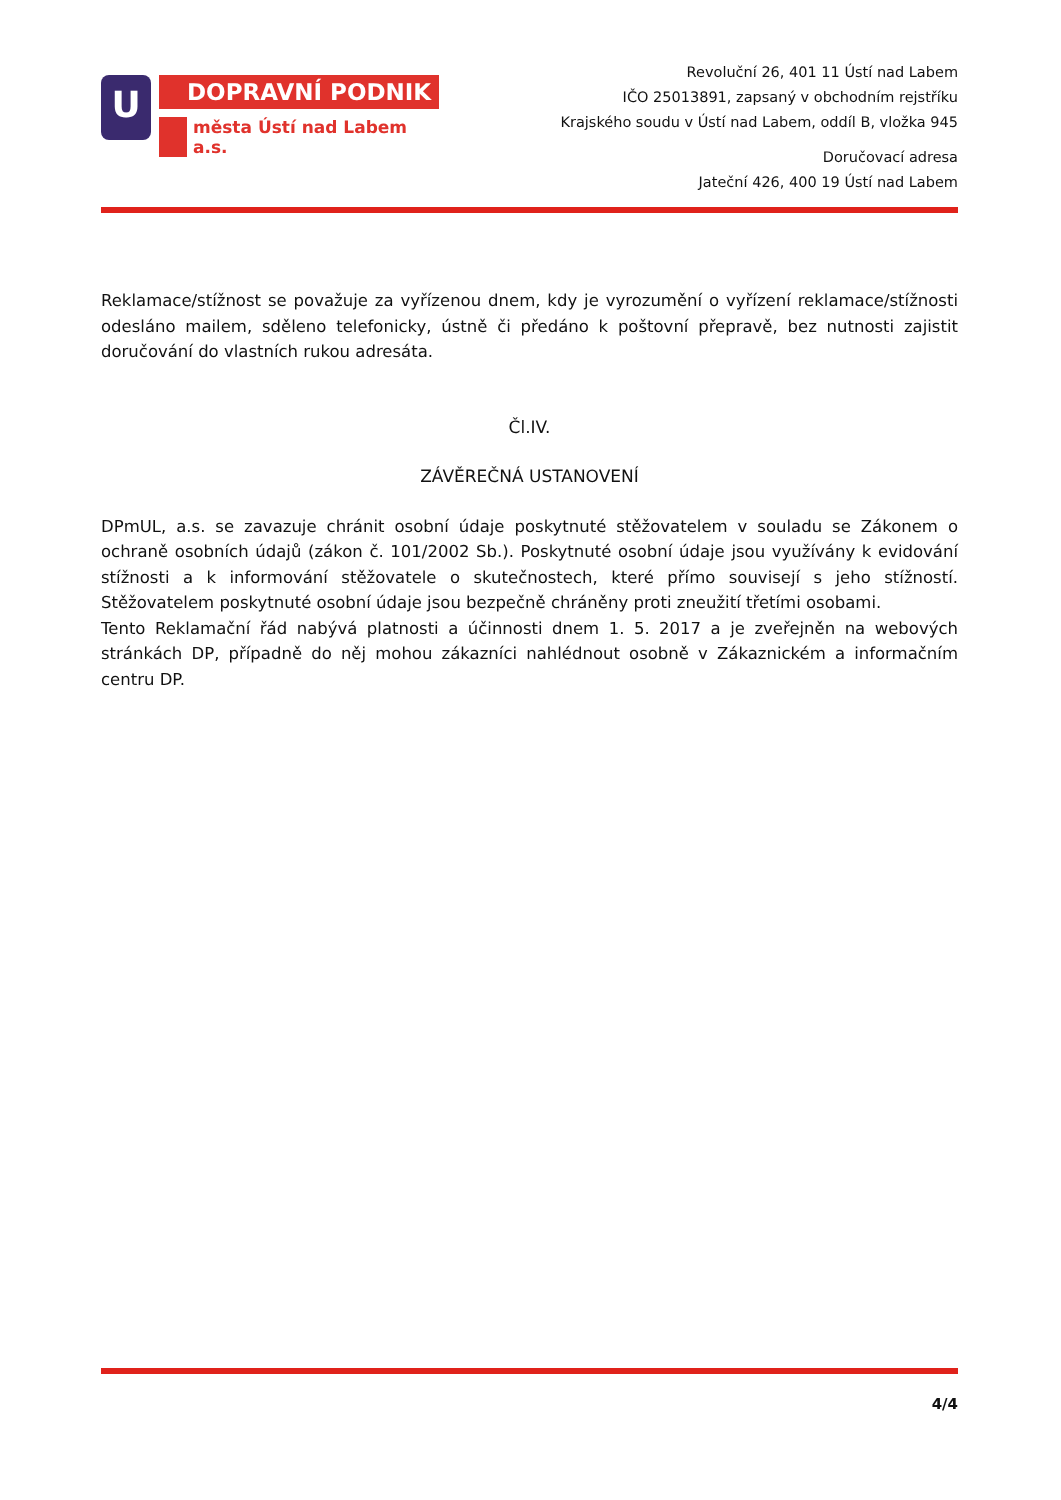U
DOPRAVNÍ PODNIK
města Ústí nad Labem a.s.
Revoluční 26, 401 11 Ústí nad Labem
IČO 25013891, zapsaný v obchodním rejstříku
Krajského soudu v Ústí nad Labem, oddíl B, vložka 945
Doručovací adresa
Jateční 426, 400 19 Ústí nad Labem
Reklamace/stížnost se považuje za vyřízenou dnem, kdy je vyrozumění o vyřízení reklamace/stížnosti odesláno mailem, sděleno telefonicky, ústně či předáno k poštovní přepravě, bez nutnosti zajistit doručování do vlastních rukou adresáta.
Čl.IV.
ZÁVĚREČNÁ USTANOVENÍ
DPmUL, a.s. se zavazuje chránit osobní údaje poskytnuté stěžovatelem v souladu se Zákonem o ochraně osobních údajů (zákon č. 101/2002 Sb.). Poskytnuté osobní údaje jsou využívány k evidování stížnosti a k informování stěžovatele o skutečnostech, které přímo souvisejí s jeho stížností. Stěžovatelem poskytnuté osobní údaje jsou bezpečně chráněny proti zneužití třetími osobami.
Tento Reklamační řád nabývá platnosti a účinnosti dnem 1. 5. 2017 a je zveřejněn na webových stránkách DP, případně do něj mohou zákazníci nahlédnout osobně v Zákaznickém a informačním centru DP.
4/4